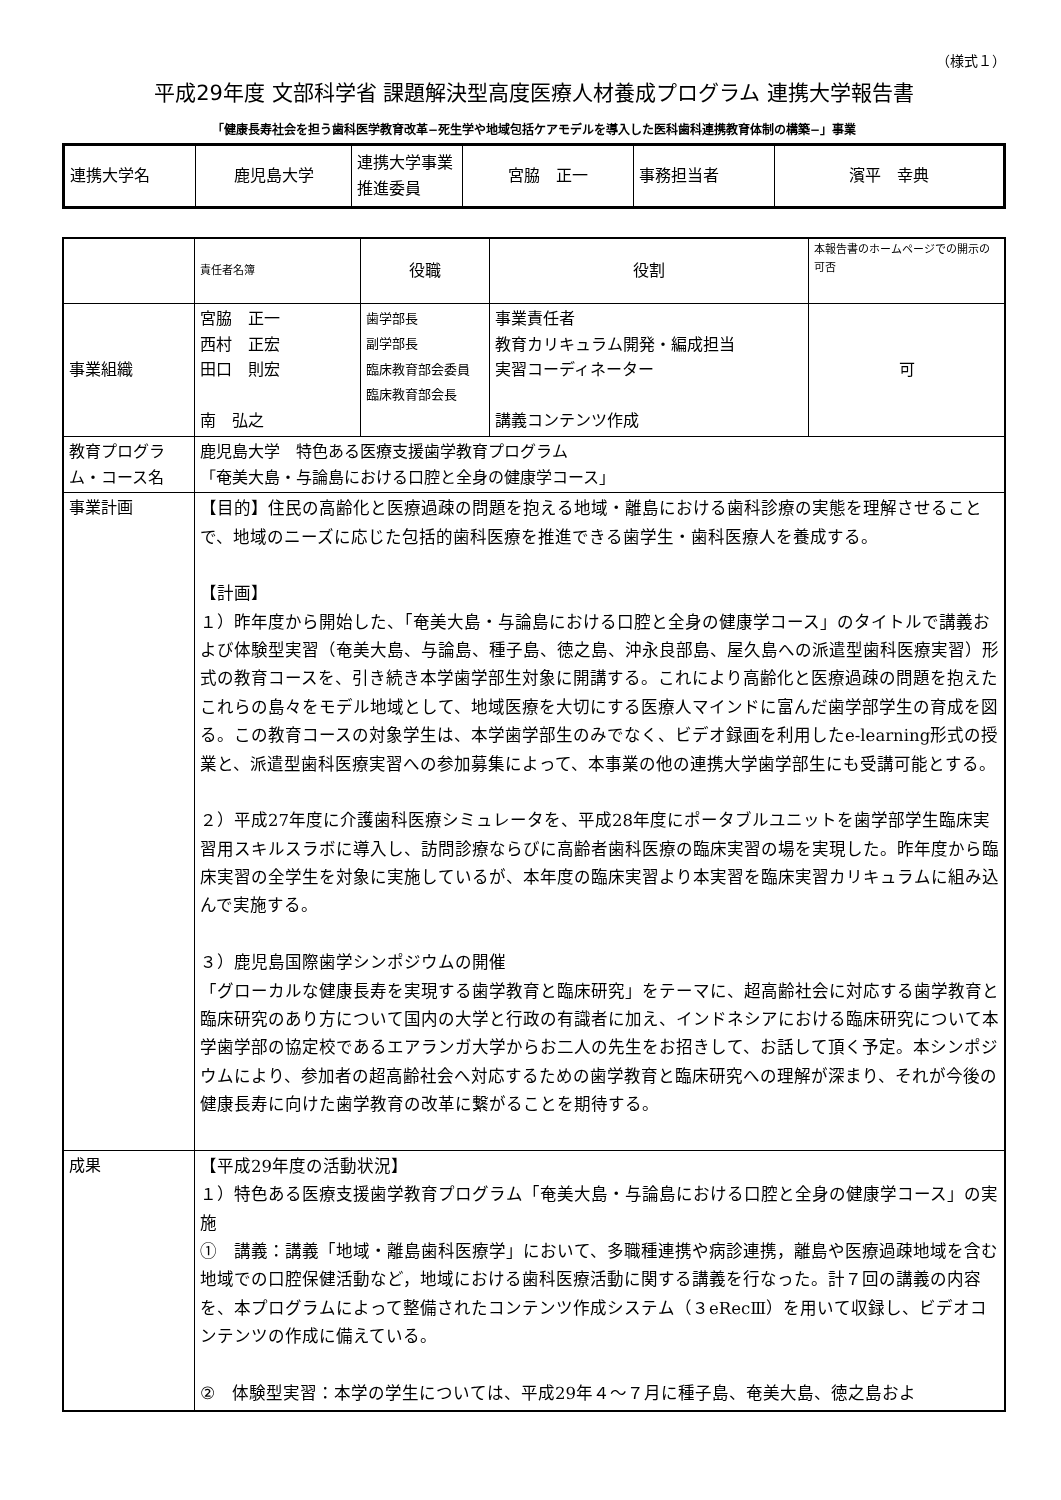（様式１）
平成29年度 文部科学省 課題解決型高度医療人材養成プログラム 連携大学報告書
「健康長寿社会を担う歯科医学教育改革−死生学や地域包括ケアモデルを導入した医科歯科連携教育体制の構築−」事業
| 連携大学名 | 鹿児島大学 | 連携大学事業推進委員 | 宮脇 正一 | 事務担当者 | 濱平 幸典 |
| | 責任者名簿 | 役職 | 役割 | 本報告書のホームページでの開示の可否 |
| --- | --- | --- | --- | --- |
| 事業組織 | 宮脇 正一 西村 正宏 田口 則宏 南 弘之 | 歯学部長 副学部長 臨床教育部会委員 臨床教育部会長 | 事業責任者 教育カリキュラム開発・編成担当 実習コーディネーター 講義コンテンツ作成 | 可 |
| 教育プログラム・コース名 | 鹿児島大学 特色ある医療支援歯学教育プログラム 「奄美大島・与論島における口腔と全身の健康学コース」 | | | |
| 事業計画 | 【目的】住民の高齢化と医療過疎の問題を抱える地域・離島における歯科診療の実態を理解させることで、地域のニーズに応じた包括的歯科医療を推進できる歯学生・歯科医療人を養成する。 【計画】 １）昨年度から開始した、「奄美大島・与論島における口腔と全身の健康学コース」のタイトルで講義および体験型実習（奄美大島、与論島、種子島、徳之島、沖永良部島、屋久島への派遣型歯科医療実習）形式の教育コースを、引き続き本学歯学部生対象に開講する。これにより高齢化と医療過疎の問題を抱えたこれらの島々をモデル地域として、地域医療を大切にする医療人マインドに富んだ歯学部学生の育成を図る。この教育コースの対象学生は、本学歯学部生のみでなく、ビデオ録画を利用したe-learning形式の授業と、派遣型歯科医療実習への参加募集によって、本事業の他の連携大学歯学部生にも受講可能とする。 ２）平成27年度に介護歯科医療シミュレータを、平成28年度にポータブルユニットを歯学部学生臨床実習用スキルスラボに導入し、訪問診療ならびに高齢者歯科医療の臨床実習の場を実現した。昨年度から臨床実習の全学生を対象に実施しているが、本年度の臨床実習より本実習を臨床実習カリキュラムに組み込んで実施する。 ３）鹿児島国際歯学シンポジウムの開催 「グローカルな健康長寿を実現する歯学教育と臨床研究」をテーマに、超高齢社会に対応する歯学教育と臨床研究のあり方について国内の大学と行政の有識者に加え、インドネシアにおける臨床研究について本学歯学部の協定校であるエアランガ大学からお二人の先生をお招きして、お話して頂く予定。本シンポジウムにより、参加者の超高齢社会へ対応するための歯学教育と臨床研究への理解が深まり、それが今後の健康長寿に向けた歯学教育の改革に繋がることを期待する。 | | | |
| 成果 | 【平成29年度の活動状況】 １）特色ある医療支援歯学教育プログラム「奄美大島・与論島における口腔と全身の健康学コース」の実施 ① 講義：講義「地域・離島歯科医療学」において、多職種連携や病診連携，離島や医療過疎地域を含む地域での口腔保健活動など，地域における歯科医療活動に関する講義を行なった。計７回の講義の内容を、本プログラムによって整備されたコンテンツ作成システム（３eRecⅢ）を用いて収録し、ビデオコンテンツの作成に備えている。 ② 体験型実習：本学の学生については、平成29年４～７月に種子島、奄美大島、徳之島およ | | | |